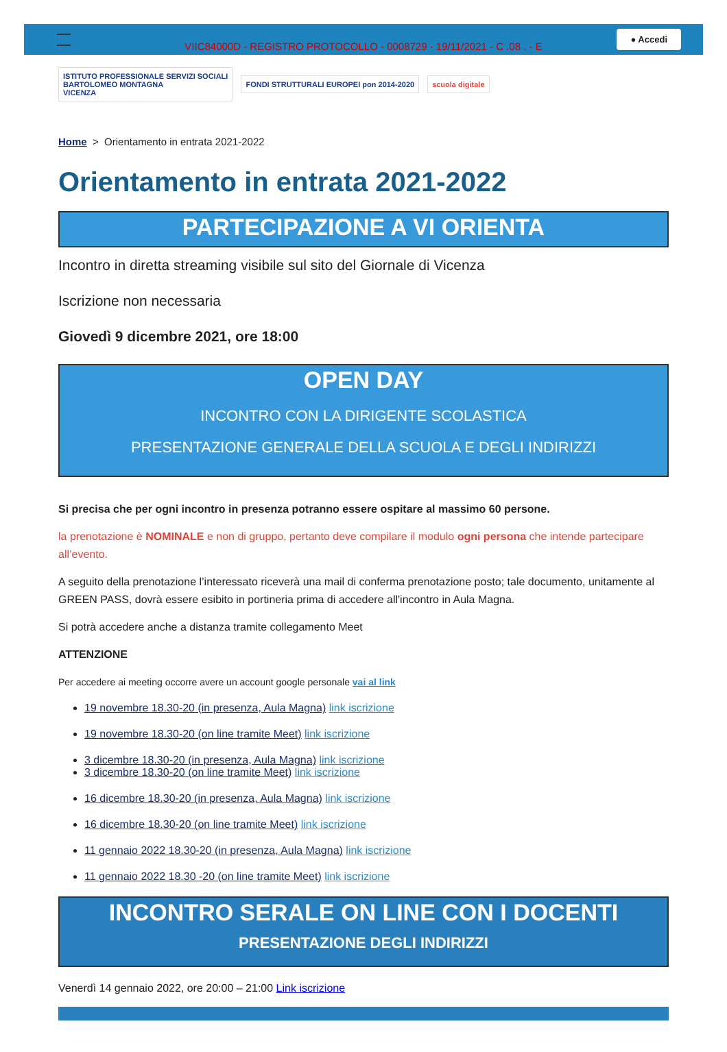VIIC84000D - REGISTRO PROTOCOLLO - 0008729 - 19/11/2021 - C .08 . - E
● Accedi
ISTITUTO PROFESSIONALE SERVIZI SOCIALI
BARTOLOMEO MONTAGNA
VICENZA
FONDI STRUTTURALI EUROPEI pon 2014-2020
scuola digitale
Home > Orientamento in entrata 2021-2022
Orientamento in entrata 2021-2022
PARTECIPAZIONE A VI ORIENTA
Incontro in diretta streaming visibile sul sito del Giornale di Vicenza
Iscrizione non necessaria
Giovedì 9 dicembre 2021, ore 18:00
OPEN DAY
INCONTRO CON LA DIRIGENTE SCOLASTICA
PRESENTAZIONE GENERALE DELLA SCUOLA E DEGLI INDIRIZZI
Si precisa che per ogni incontro in presenza potranno essere ospitare al massimo 60 persone.
la prenotazione è NOMINALE e non di gruppo, pertanto deve compilare il modulo ogni persona che intende partecipare all’evento.
A seguito della prenotazione l’interessato riceverà una mail di conferma prenotazione posto; tale documento, unitamente al GREEN PASS, dovrà essere esibito in portineria prima di accedere all'incontro in Aula Magna.
Si potrà accedere anche a distanza tramite collegamento Meet
ATTENZIONE
Per accedere ai meeting occorre avere un account google personale vai al link
19 novembre 18.30-20 (in presenza, Aula Magna) link iscrizione
19 novembre 18.30-20 (on line tramite Meet) link iscrizione
3 dicembre 18.30-20 (in presenza, Aula Magna) link iscrizione
3 dicembre 18.30-20 (on line tramite Meet) link iscrizione
16 dicembre 18.30-20 (in presenza, Aula Magna) link iscrizione
16 dicembre 18.30-20 (on line tramite Meet) link iscrizione
11 gennaio 2022 18.30-20 (in presenza, Aula Magna) link iscrizione
11 gennaio 2022 18.30 -20 (on line tramite Meet) link iscrizione
INCONTRO SERALE ON LINE CON I DOCENTI
PRESENTAZIONE DEGLI INDIRIZZI
Venerdì 14 gennaio 2022, ore 20:00 – 21:00 Link iscrizione